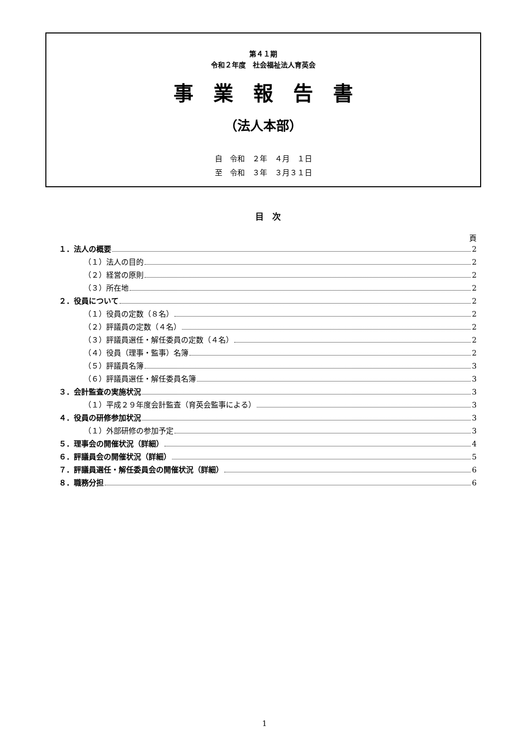第４１期
令和２年度　社会福祉法人育英会
事業報告書
（法人本部）
自　令和　２年　４月　１日
至　令和　３年　３月３１日
目　次
頁
１．法人の概要 2
（１）法人の目的 2
（２）経営の原則 2
（３）所在地 2
２．役員について 2
（１）役員の定数（８名） 2
（２）評議員の定数（４名） 2
（３）評議員選任・解任委員の定数（４名） 2
（４）役員（理事・監事）名簿 2
（５）評議員名簿 3
（６）評議員選任・解任委員名簿 3
３．会計監査の実施状況 3
（１）平成２９年度会計監査（育英会監事による） 3
４．役員の研修参加状況 3
（１）外部研修の参加予定 3
５．理事会の開催状況（詳細） 4
６．評議員会の開催状況（詳細） 5
７．評議員選任・解任委員会の開催状況（詳細） 6
８．職務分担 6
1